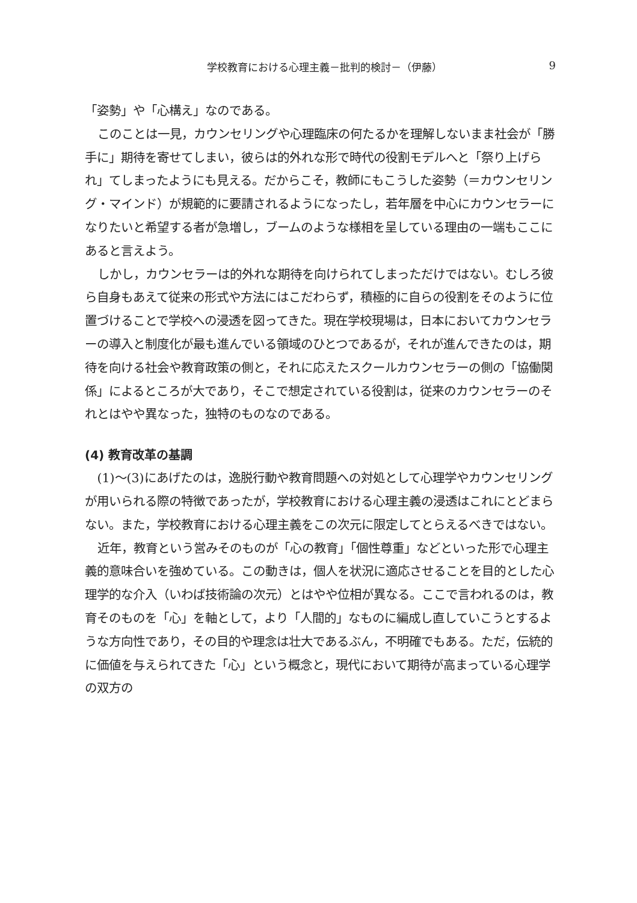学校教育における心理主義－批判的検討－（伊藤） 9
「姿勢」や「心構え」なのである。
このことは一見，カウンセリングや心理臨床の何たるかを理解しないまま社会が「勝手に」期待を寄せてしまい，彼らは的外れな形で時代の役割モデルへと「祭り上げられ」てしまったようにも見える。だからこそ，教師にもこうした姿勢（＝カウンセリング・マインド）が規範的に要請されるようになったし，若年層を中心にカウンセラーになりたいと希望する者が急増し，ブームのような様相を呈している理由の一端もここにあると言えよう。
しかし，カウンセラーは的外れな期待を向けられてしまっただけではない。むしろ彼ら自身もあえて従来の形式や方法にはこだわらず，積極的に自らの役割をそのように位置づけることで学校への浸透を図ってきた。現在学校現場は，日本においてカウンセラーの導入と制度化が最も進んでいる領域のひとつであるが，それが進んできたのは，期待を向ける社会や教育政策の側と，それに応えたスクールカウンセラーの側の「協働関係」によるところが大であり，そこで想定されている役割は，従来のカウンセラーのそれとはやや異なった，独特のものなのである。
(4) 教育改革の基調
(1)〜(3)にあげたのは，逸脱行動や教育問題への対処として心理学やカウンセリングが用いられる際の特徴であったが，学校教育における心理主義の浸透はこれにとどまらない。また，学校教育における心理主義をこの次元に限定してとらえるべきではない。
近年，教育という営みそのものが「心の教育」「個性尊重」などといった形で心理主義的意味合いを強めている。この動きは，個人を状況に適応させることを目的とした心理学的な介入（いわば技術論の次元）とはやや位相が異なる。ここで言われるのは，教育そのものを「心」を軸として，より「人間的」なものに編成し直していこうとするような方向性であり，その目的や理念は壮大であるぶん，不明確でもある。ただ，伝統的に価値を与えられてきた「心」という概念と，現代において期待が高まっている心理学の双方の